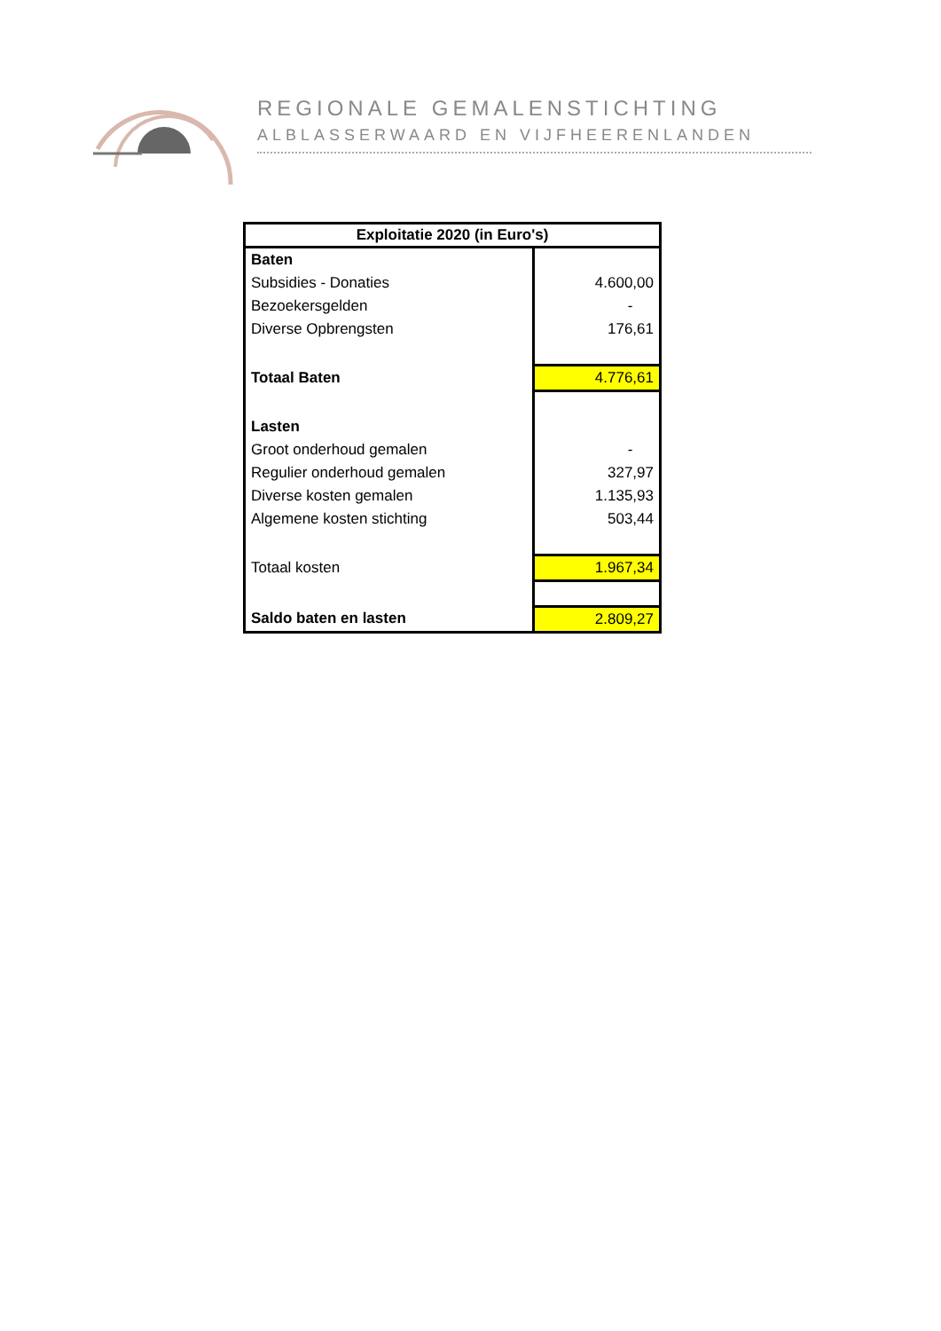REGIONALE GEMALENSTICHTING
ALBLASSERWAARD EN VIJFHEERENLANDEN
| Exploitatie 2020 (in Euro's) | |
| --- | --- |
| Baten | |
| Subsidies - Donaties | 4.600,00 |
| Bezoekersgelden | - |
| Diverse Opbrengsten | 176,61 |
| Totaal Baten | 4.776,61 |
| Lasten | |
| Groot onderhoud gemalen | - |
| Regulier onderhoud gemalen | 327,97 |
| Diverse kosten gemalen | 1.135,93 |
| Algemene kosten stichting | 503,44 |
| Totaal kosten | 1.967,34 |
| Saldo baten en lasten | 2.809,27 |